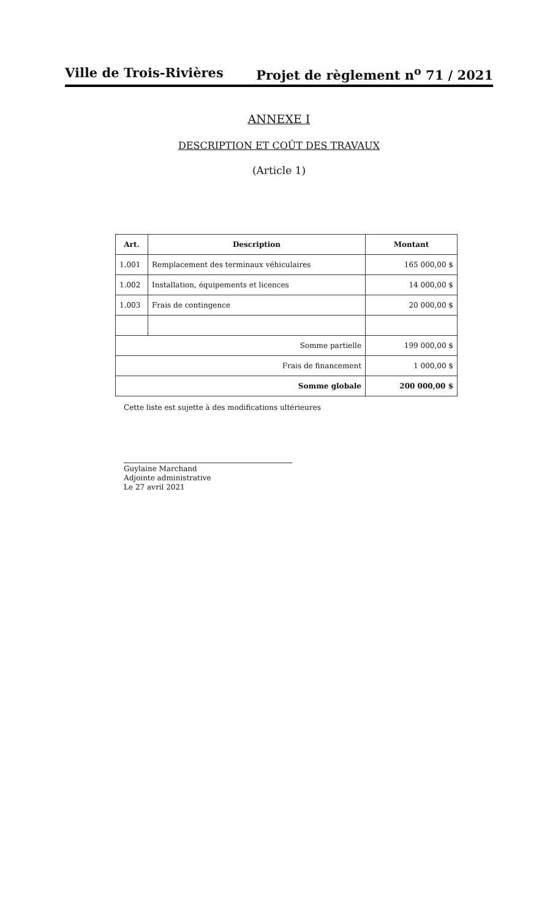Ville de Trois-Rivières Projet de règlement n<sup>o</sup> 71 / 2021
ANNEXE I
DESCRIPTION ET COÛT DES TRAVAUX
(Article 1)
| Art. | Description | Montant |
| --- | --- | --- |
| 1.001 | Remplacement des terminaux véhiculaires | 165 000,00 $ |
| 1.002 | Installation, équipements et licences | 14 000,00 $ |
| 1.003 | Frais de contingence | 20 000,00 $ |
| Somme partielle | | 199 000,00 $ |
| Frais de financement | | 1 000,00 $ |
| Somme globale | | 200 000,00 $ |
Cette liste est sujette à des modifications ultérieures
Guylaine Marchand
Adjointe administrative
Le 27 avril 2021